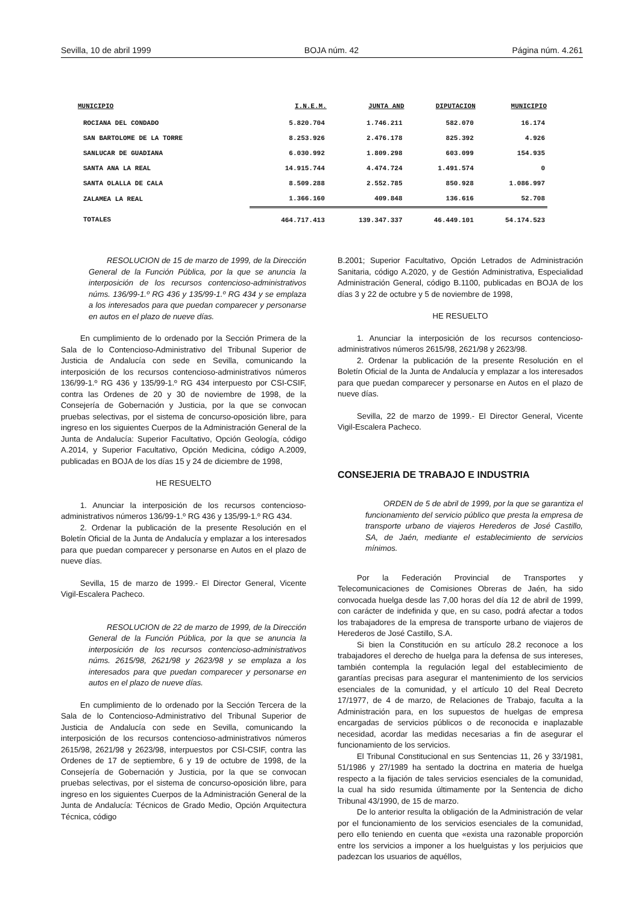Sevilla, 10 de abril 1999 BOJA núm. 42 Página núm. 4.261
| MUNICIPIO | I.N.E.M. | JUNTA AND | DIPUTACION | MUNICIPIO |
| --- | --- | --- | --- | --- |
| ROCIANA DEL CONDADO | 5.820.704 | 1.746.211 | 582.070 | 16.174 |
| SAN BARTOLOME DE LA TORRE | 8.253.926 | 2.476.178 | 825.392 | 4.926 |
| SANLUCAR DE GUADIANA | 6.030.992 | 1.809.298 | 603.099 | 154.935 |
| SANTA ANA LA REAL | 14.915.744 | 4.474.724 | 1.491.574 | 0 |
| SANTA OLALLA DE CALA | 8.509.288 | 2.552.785 | 850.928 | 1.086.997 |
| ZALAMEA LA REAL | 1.366.160 | 409.848 | 136.616 | 52.708 |
| TOTALES | 464.717.413 | 139.347.337 | 46.449.101 | 54.174.523 |
RESOLUCION de 15 de marzo de 1999, de la Dirección General de la Función Pública, por la que se anuncia la interposición de los recursos contencioso-administrativos núms. 136/99-1.º RG 436 y 135/99-1.º RG 434 y se emplaza a los interesados para que puedan comparecer y personarse en autos en el plazo de nueve días.
En cumplimiento de lo ordenado por la Sección Primera de la Sala de lo Contencioso-Administrativo del Tribunal Superior de Justicia de Andalucía con sede en Sevilla, comunicando la interposición de los recursos contencioso-administrativos números 136/99-1.º RG 436 y 135/99-1.º RG 434 interpuesto por CSI-CSIF, contra las Ordenes de 20 y 30 de noviembre de 1998, de la Consejería de Gobernación y Justicia, por la que se convocan pruebas selectivas, por el sistema de concurso-oposición libre, para ingreso en los siguientes Cuerpos de la Administración General de la Junta de Andalucía: Superior Facultativo, Opción Geología, código A.2014, y Superior Facultativo, Opción Medicina, código A.2009, publicadas en BOJA de los días 15 y 24 de diciembre de 1998,
HE RESUELTO
1. Anunciar la interposición de los recursos contencioso-administrativos números 136/99-1.º RG 436 y 135/99-1.º RG 434.
2. Ordenar la publicación de la presente Resolución en el Boletín Oficial de la Junta de Andalucía y emplazar a los interesados para que puedan comparecer y personarse en Autos en el plazo de nueve días.
Sevilla, 15 de marzo de 1999.- El Director General, Vicente Vigil-Escalera Pacheco.
RESOLUCION de 22 de marzo de 1999, de la Dirección General de la Función Pública, por la que se anuncia la interposición de los recursos contencioso-administrativos núms. 2615/98, 2621/98 y 2623/98 y se emplaza a los interesados para que puedan comparecer y personarse en autos en el plazo de nueve días.
En cumplimiento de lo ordenado por la Sección Tercera de la Sala de lo Contencioso-Administrativo del Tribunal Superior de Justicia de Andalucía con sede en Sevilla, comunicando la interposición de los recursos contencioso-administrativos números 2615/98, 2621/98 y 2623/98, interpuestos por CSI-CSIF, contra las Ordenes de 17 de septiembre, 6 y 19 de octubre de 1998, de la Consejería de Gobernación y Justicia, por la que se convocan pruebas selectivas, por el sistema de concurso-oposición libre, para ingreso en los siguientes Cuerpos de la Administración General de la Junta de Andalucía: Técnicos de Grado Medio, Opción Arquitectura Técnica, código
B.2001; Superior Facultativo, Opción Letrados de Administración Sanitaria, código A.2020, y de Gestión Administrativa, Especialidad Administración General, código B.1100, publicadas en BOJA de los días 3 y 22 de octubre y 5 de noviembre de 1998,
HE RESUELTO
1. Anunciar la interposición de los recursos contencioso-administrativos números 2615/98, 2621/98 y 2623/98.
2. Ordenar la publicación de la presente Resolución en el Boletín Oficial de la Junta de Andalucía y emplazar a los interesados para que puedan comparecer y personarse en Autos en el plazo de nueve días.
Sevilla, 22 de marzo de 1999.- El Director General, Vicente Vigil-Escalera Pacheco.
CONSEJERIA DE TRABAJO E INDUSTRIA
ORDEN de 5 de abril de 1999, por la que se garantiza el funcionamiento del servicio público que presta la empresa de transporte urbano de viajeros Herederos de José Castillo, SA, de Jaén, mediante el establecimiento de servicios mínimos.
Por la Federación Provincial de Transportes y Telecomunicaciones de Comisiones Obreras de Jaén, ha sido convocada huelga desde las 7,00 horas del día 12 de abril de 1999, con carácter de indefinida y que, en su caso, podrá afectar a todos los trabajadores de la empresa de transporte urbano de viajeros de Herederos de José Castillo, S.A.
Si bien la Constitución en su artículo 28.2 reconoce a los trabajadores el derecho de huelga para la defensa de sus intereses, también contempla la regulación legal del establecimiento de garantías precisas para asegurar el mantenimiento de los servicios esenciales de la comunidad, y el artículo 10 del Real Decreto 17/1977, de 4 de marzo, de Relaciones de Trabajo, faculta a la Administración para, en los supuestos de huelgas de empresa encargadas de servicios públicos o de reconocida e inaplazable necesidad, acordar las medidas necesarias a fin de asegurar el funcionamiento de los servicios.
El Tribunal Constitucional en sus Sentencias 11, 26 y 33/1981, 51/1986 y 27/1989 ha sentado la doctrina en materia de huelga respecto a la fijación de tales servicios esenciales de la comunidad, la cual ha sido resumida últimamente por la Sentencia de dicho Tribunal 43/1990, de 15 de marzo.
De lo anterior resulta la obligación de la Administración de velar por el funcionamiento de los servicios esenciales de la comunidad, pero ello teniendo en cuenta que «exista una razonable proporción entre los servicios a imponer a los huelguistas y los perjuicios que padezcan los usuarios de aquéllos,